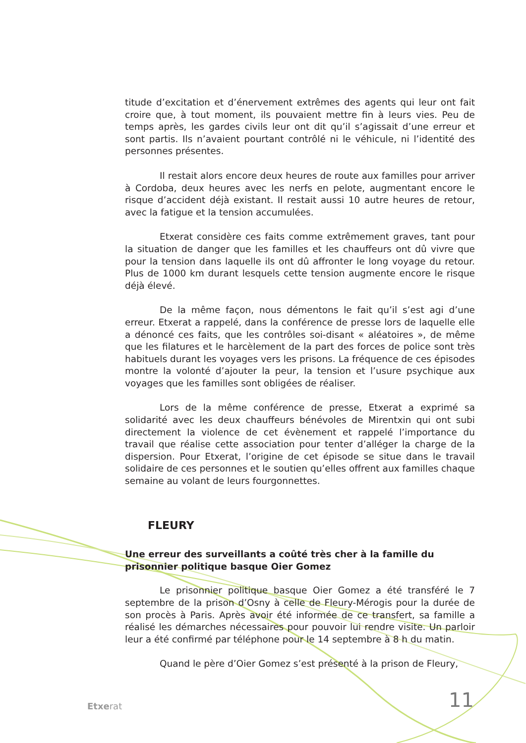titude d’excitation et d’énervement extrêmes des agents qui leur ont fait croire que, à tout moment, ils pouvaient mettre fin à leurs vies. Peu de temps après, les gardes civils leur ont dit qu’il s’agissait d’une erreur et sont partis. Ils n’avaient pourtant contrôlé ni le véhicule, ni l’identité des personnes présentes.
Il restait alors encore deux heures de route aux familles pour arriver à Cordoba, deux heures avec les nerfs en pelote, augmentant encore le risque d’accident déjà existant. Il restait aussi 10 autre heures de retour, avec la fatigue et la tension accumulées.
Etxerat considère ces faits comme extrêmement graves, tant pour la situation de danger que les familles et les chauffeurs ont dû vivre que pour la tension dans laquelle ils ont dû affronter le long voyage du retour. Plus de 1000 km durant lesquels cette tension augmente encore le risque déjà élevé.
De la même façon, nous démentons le fait qu’il s’est agi d’une erreur. Etxerat a rappelé, dans la conférence de presse lors de laquelle elle a dénoncé ces faits, que les contrôles soi-disant « aléatoires », de même que les filatures et le harcèlement de la part des forces de police sont très habituels durant les voyages vers les prisons. La fréquence de ces épisodes montre la volonté d’ajouter la peur, la tension et l’usure psychique aux voyages que les familles sont obligées de réaliser.
Lors de la même conférence de presse, Etxerat a exprimé sa solidarité avec les deux chauffeurs bénévoles de Mirentxin qui ont subi directement la violence de cet évènement et rappelé l’importance du travail que réalise cette association pour tenter d’alléger la charge de la dispersion. Pour Etxerat, l’origine de cet épisode se situe dans le travail solidaire de ces personnes et le soutien qu’elles offrent aux familles chaque semaine au volant de leurs fourgonnettes.
FLEURY
Une erreur des surveillants a coûté très cher à la famille du prisonnier politique basque Oier Gomez
Le prisonnier politique basque Oier Gomez a été transféré le 7 septembre de la prison d’Osny à celle de Fleury-Mérogis pour la durée de son procès à Paris. Après avoir été informée de ce transfert, sa famille a réalisé les démarches nécessaires pour pouvoir lui rendre visite. Un parloir leur a été confirmé par téléphone pour le 14 septembre à 8 h du matin.
Quand le père d’Oier Gomez s’est présenté à la prison de Fleury,
Etxerat 11